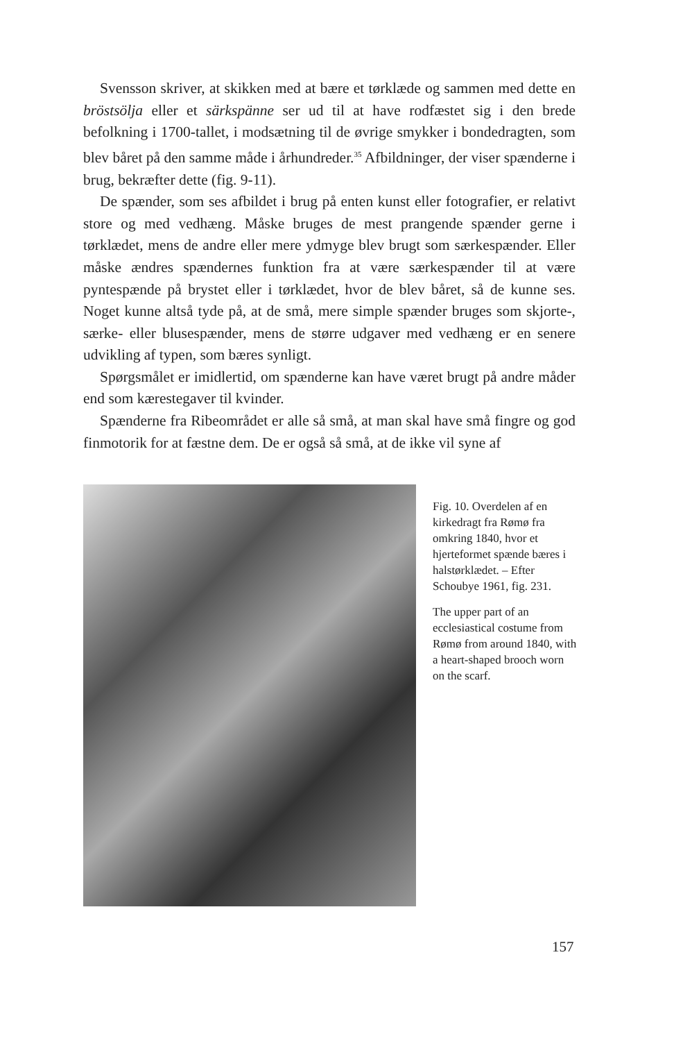Svensson skriver, at skikken med at bære et tørklæde og sammen med dette en bröstsölja eller et särkspänne ser ud til at have rodfæstet sig i den brede befolkning i 1700-tallet, i modsætning til de øvrige smykker i bondedragten, som blev båret på den samme måde i århundreder.<sup>35</sup> Afbildninger, der viser spænderne i brug, bekræfter dette (fig. 9-11).
De spænder, som ses afbildet i brug på enten kunst eller fotografier, er relativt store og med vedhæng. Måske bruges de mest prangende spænder gerne i tørklædet, mens de andre eller mere ydmyge blev brugt som særkespænder. Eller måske ændres spændernes funktion fra at være særkespænder til at være pyntespænde på brystet eller i tørklædet, hvor de blev båret, så de kunne ses. Noget kunne altså tyde på, at de små, mere simple spænder bruges som skjorte-, særke- eller blusespænder, mens de større udgaver med vedhæng er en senere udvikling af typen, som bæres synligt.
Spørgsmålet er imidlertid, om spænderne kan have været brugt på andre måder end som kærestegaver til kvinder.
Spænderne fra Ribeområdet er alle så små, at man skal have små fingre og god finmotorik for at fæstne dem. De er også så små, at de ikke vil syne af
Fig. 10. Overdelen af en kirkedragt fra Rømø fra omkring 1840, hvor et hjerteformet spænde bæres i halstørklædet. – Efter Schoubye 1961, fig. 231.
The upper part of an ecclesiastical costume from Rømø from around 1840, with a heart-shaped brooch worn on the scarf.
157